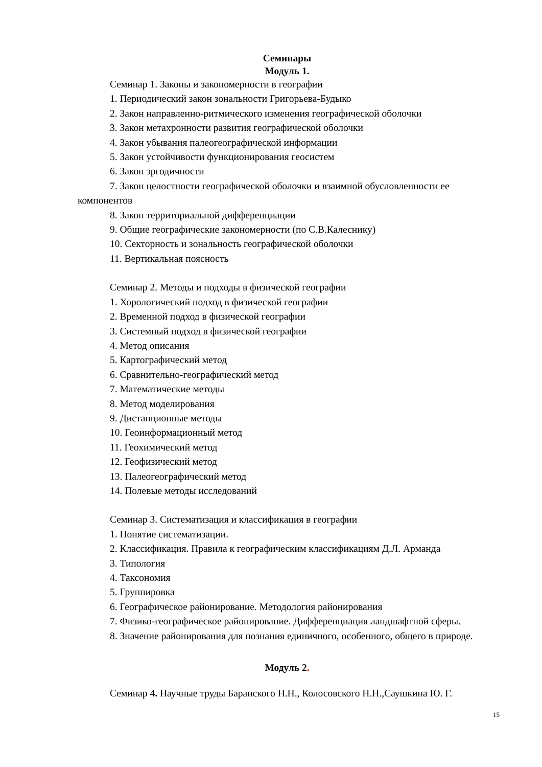Семинары
Модуль 1.
Семинар 1. Законы и закономерности в географии
1. Периодический закон зональности Григорьева-Будыко
2. Закон направленно-ритмического изменения географической оболочки
3. Закон метахронности развития географической оболочки
4. Закон убывания палеогеографической информации
5. Закон устойчивости функционирования геосистем
6. Закон эргодичности
7. Закон целостности географической оболочки и взаимной обусловленности ее компонентов
8. Закон территориальной дифференциации
9. Общие географические закономерности (по С.В.Калеснику)
10. Секторность и зональность географической оболочки
11. Вертикальная поясность
Семинар 2. Методы и подходы в физической географии
1. Хорологический подход в физической географии
2. Временной подход в физической географии
3. Системный подход в физической географии
4. Метод описания
5. Картографический метод
6. Сравнительно-географический метод
7. Математические методы
8. Метод моделирования
9. Дистанционные методы
10. Геоинформационный метод
11. Геохимический метод
12. Геофизический метод
13. Палеогеографический метод
14. Полевые методы исследований
Семинар 3. Систематизация и классификация в географии
1. Понятие систематизации.
2. Классификация. Правила к географическим классификациям Д.Л. Арманда
3. Типология
4. Таксономия
5. Группировка
6. Географическое районирование. Методология районирования
7. Физико-географическое районирование. Дифференциация ландшафтной сферы.
8. Значение районирования для познания единичного, особенного, общего в природе.
Модуль 2.
Семинар 4. Научные труды Баранского Н.Н., Колосовского Н.Н.,Саушкина Ю. Г.
15